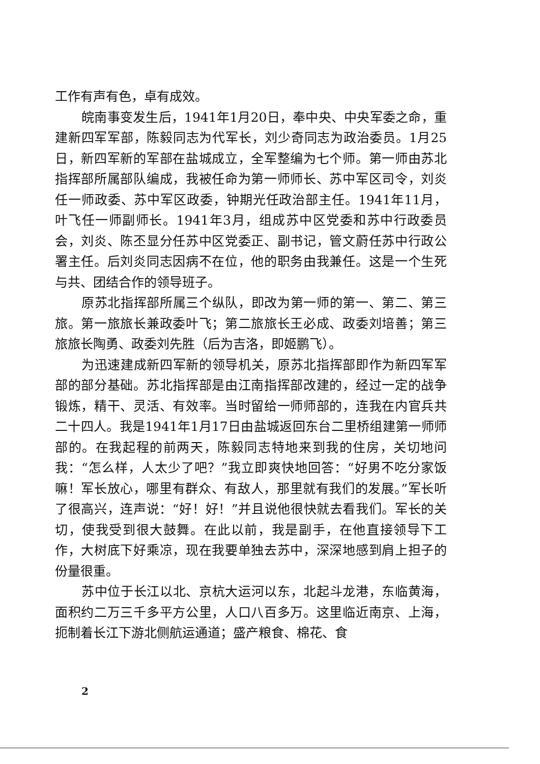工作有声有色，卓有成效。
皖南事变发生后，1941年1月20日，奉中央、中央军委之命，重建新四军军部，陈毅同志为代军长，刘少奇同志为政治委员。1月25日，新四军新的军部在盐城成立，全军整编为七个师。第一师由苏北指挥部所属部队编成，我被任命为第一师师长、苏中军区司令，刘炎任一师政委、苏中军区政委，钟期光任政治部主任。1941年11月，叶飞任一师副师长。1941年3月，组成苏中区党委和苏中行政委员会，刘炎、陈丕显分任苏中区党委正、副书记，管文蔚任苏中行政公署主任。后刘炎同志因病不在位，他的职务由我兼任。这是一个生死与共、团结合作的领导班子。
原苏北指挥部所属三个纵队，即改为第一师的第一、第二、第三旅。第一旅旅长兼政委叶飞；第二旅旅长王必成、政委刘培善；第三旅旅长陶勇、政委刘先胜（后为吉洛，即姬鹏飞）。
为迅速建成新四军新的领导机关，原苏北指挥部即作为新四军军部的部分基础。苏北指挥部是由江南指挥部改建的，经过一定的战争锻炼，精干、灵活、有效率。当时留给一师师部的，连我在内官兵共二十四人。我是1941年1月17日由盐城返回东台二里桥组建第一师师部的。在我起程的前两天，陈毅同志特地来到我的住房，关切地问我：“怎么样，人太少了吧？”我立即爽快地回答：“好男不吃分家饭嘛！军长放心，哪里有群众、有敌人，那里就有我们的发展。”军长听了很高兴，连声说：“好！好！”并且说他很快就去看我们。军长的关切，使我受到很大鼓舞。在此以前，我是副手，在他直接领导下工作，大树底下好乘凉，现在我要单独去苏中，深深地感到肩上担子的份量很重。
苏中位于长江以北、京杭大运河以东，北起斗龙港，东临黄海，面积约二万三千多平方公里，人口八百多万。这里临近南京、上海，扼制着长江下游北侧航运通道；盛产粮食、棉花、食
2